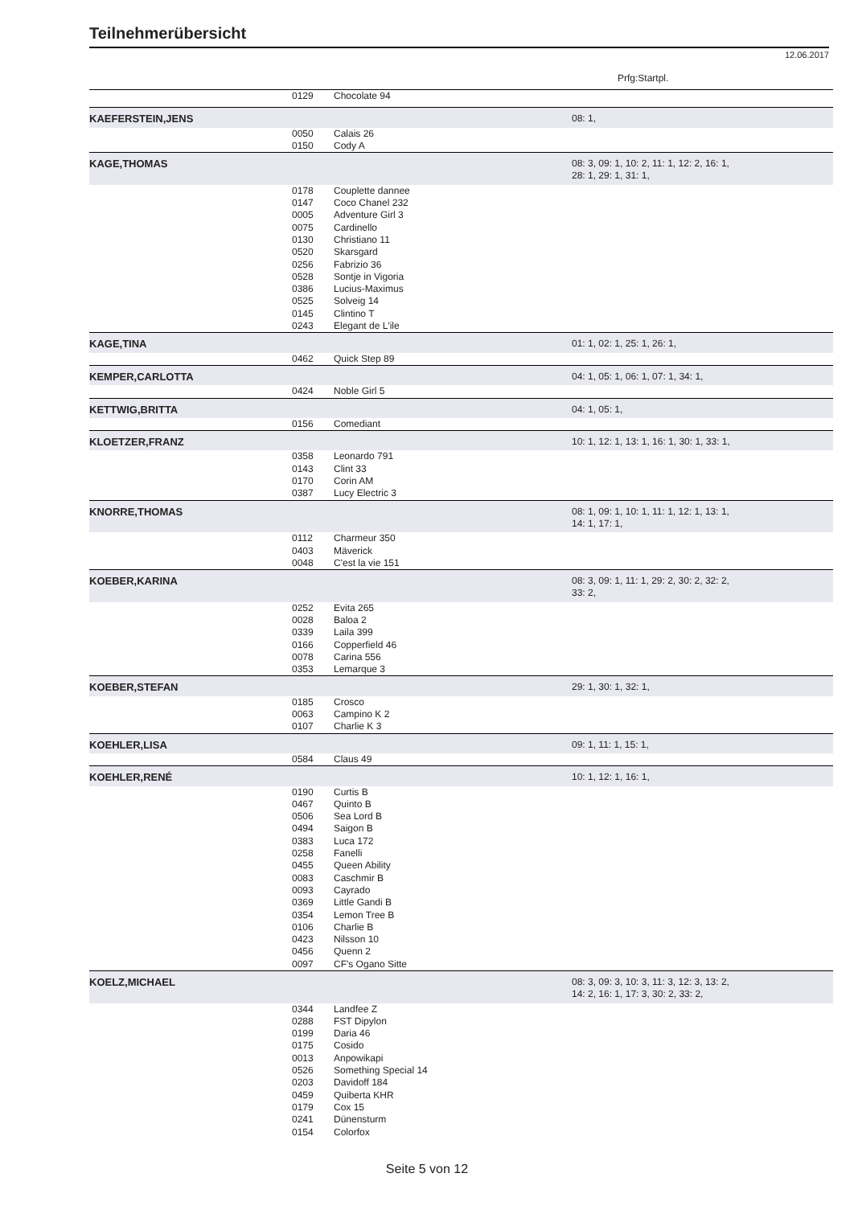Teilnehmerübersicht
12.06.2017
Prfg:Startpl.
| | 0129 | Chocolate 94 | |
| KAEFERSTEIN,JENS | | | 08: 1, |
| | 0050 | Calais 26 | |
| | 0150 | Cody A | |
| KAGE,THOMAS | | | 08: 3, 09: 1, 10: 2, 11: 1, 12: 2, 16: 1, 28: 1, 29: 1, 31: 1, |
| | 0178 0147 0005 0075 0130 0520 0256 0528 0386 0525 0145 0243 | Couplette dannee Coco Chanel 232 Adventure Girl 3 Cardinello Christiano 11 Skarsgard Fabrizio 36 Sontje in Vigoria Lucius-Maximus Solveig 14 Clintino T Elegant de L'ile | |
| KAGE,TINA | | | 01: 1, 02: 1, 25: 1, 26: 1, |
| | 0462 | Quick Step 89 | |
| KEMPER,CARLOTTA | | | 04: 1, 05: 1, 06: 1, 07: 1, 34: 1, |
| | 0424 | Noble Girl 5 | |
| KETTWIG,BRITTA | | | 04: 1, 05: 1, |
| | 0156 | Comediant | |
| KLOETZER,FRANZ | | | 10: 1, 12: 1, 13: 1, 16: 1, 30: 1, 33: 1, |
| | 0358 0143 0170 0387 | Leonardo 791 Clint 33 Corin AM Lucy Electric 3 | |
| KNORRE,THOMAS | | | 08: 1, 09: 1, 10: 1, 11: 1, 12: 1, 13: 1, 14: 1, 17: 1, |
| | 0112 0403 0048 | Charmeur 350 Mäverick C'est la vie 151 | |
| KOEBER,KARINA | | | 08: 3, 09: 1, 11: 1, 29: 2, 30: 2, 32: 2, 33: 2, |
| | 0252 0028 0339 0166 0078 0353 | Evita 265 Baloa 2 Laila 399 Copperfield 46 Carina 556 Lemarque 3 | |
| KOEBER,STEFAN | | | 29: 1, 30: 1, 32: 1, |
| | 0185 0063 0107 | Crosco Campino K 2 Charlie K 3 | |
| KOEHLER,LISA | | | 09: 1, 11: 1, 15: 1, |
| | 0584 | Claus 49 | |
| KOEHLER,RENÉ | | | 10: 1, 12: 1, 16: 1, |
| | 0190 0467 0506 0494 0383 0258 0455 0083 0093 0369 0354 0106 0423 0456 0097 | Curtis B Quinto B Sea Lord B Saigon B Luca 172 Fanelli Queen Ability Caschmir B Cayrado Little Gandi B Lemon Tree B Charlie B Nilsson 10 Quenn 2 CF's Ogano Sitte | |
| KOELZ,MICHAEL | | | 08: 3, 09: 3, 10: 3, 11: 3, 12: 3, 13: 2, 14: 2, 16: 1, 17: 3, 30: 2, 33: 2, |
| | 0344 0288 0199 0175 0013 0526 0203 0459 0179 0241 0154 | Landfee Z FST Dipylon Daria 46 Cosido Anpowikapi Something Special 14 Davidoff 184 Quiberta KHR Cox 15 Dünensturm Colorfox | |
Seite 5 von 12